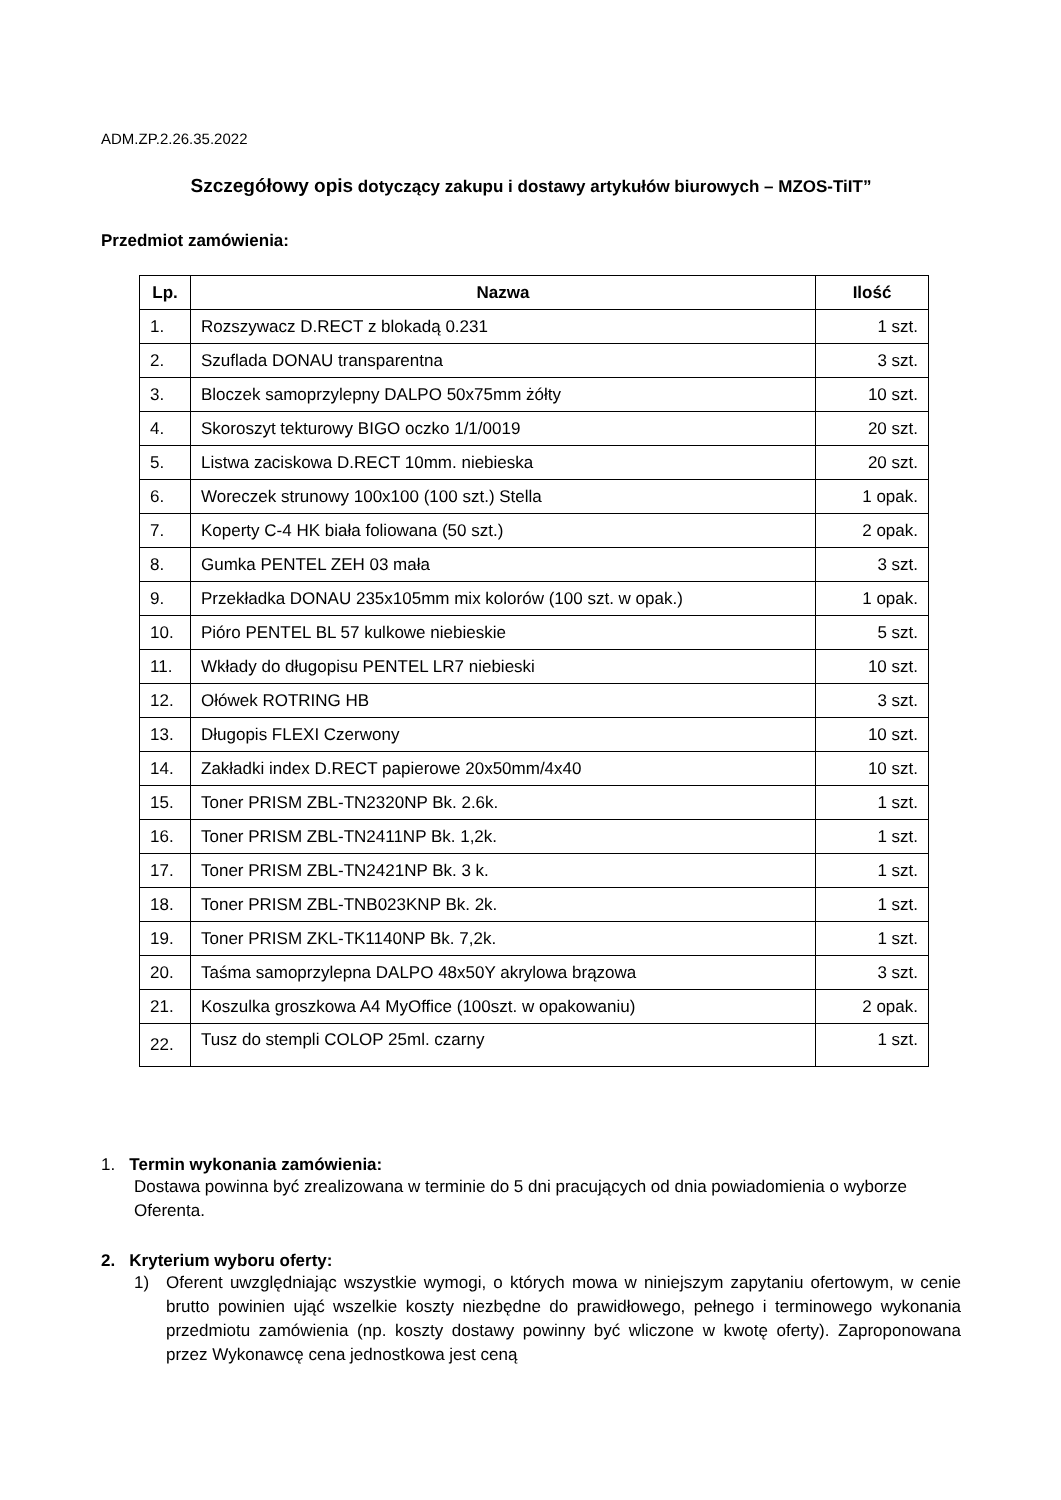ADM.ZP.2.26.35.2022
Szczegółowy opis dotyczący zakupu i dostawy artykułów biurowych – MZOS-TiIT”
Przedmiot zamówienia:
| Lp. | Nazwa | Ilość |
| --- | --- | --- |
| 1. | Rozszywacz D.RECT z blokadą 0.231 | 1 szt. |
| 2. | Szuflada DONAU transparentna | 3 szt. |
| 3. | Bloczek samoprzylepny DALPO 50x75mm żółty | 10 szt. |
| 4. | Skoroszyt tekturowy BIGO oczko 1/1/0019 | 20 szt. |
| 5. | Listwa zaciskowa D.RECT 10mm. niebieska | 20 szt. |
| 6. | Woreczek strunowy 100x100 (100 szt.) Stella | 1 opak. |
| 7. | Koperty C-4 HK biała foliowana (50 szt.) | 2 opak. |
| 8. | Gumka PENTEL ZEH 03 mała | 3 szt. |
| 9. | Przekładka DONAU 235x105mm mix kolorów (100 szt. w opak.) | 1 opak. |
| 10. | Pióro PENTEL BL 57 kulkowe niebieskie | 5 szt. |
| 11. | Wkłady do długopisu PENTEL LR7 niebieski | 10 szt. |
| 12. | Ołówek ROTRING HB | 3 szt. |
| 13. | Długopis FLEXI Czerwony | 10 szt. |
| 14. | Zakładki index D.RECT papierowe 20x50mm/4x40 | 10 szt. |
| 15. | Toner PRISM ZBL-TN2320NP Bk. 2.6k. | 1 szt. |
| 16. | Toner PRISM ZBL-TN2411NP Bk. 1,2k. | 1 szt. |
| 17. | Toner PRISM ZBL-TN2421NP Bk. 3 k. | 1 szt. |
| 18. | Toner PRISM ZBL-TNB023KNP Bk. 2k. | 1 szt. |
| 19. | Toner PRISM ZKL-TK1140NP Bk. 7,2k. | 1 szt. |
| 20. | Taśma samoprzylepna DALPO 48x50Y akrylowa brązowa | 3 szt. |
| 21. | Koszulka groszkowa A4 MyOffice (100szt. w opakowaniu) | 2 opak. |
| 22. | Tusz do stempli COLOP 25ml. czarny | 1 szt. |
1. Termin wykonania zamówienia:
Dostawa powinna być zrealizowana w terminie do 5 dni pracujących od dnia powiadomienia o wyborze Oferenta.
2. Kryterium wyboru oferty:
1) Oferent uwzględniając wszystkie wymogi, o których mowa w niniejszym zapytaniu ofertowym, w cenie brutto powinien ująć wszelkie koszty niezbędne do prawidłowego, pełnego i terminowego wykonania przedmiotu zamówienia (np. koszty dostawy powinny być wliczone w kwotę oferty). Zaproponowana przez Wykonawcę cena jednostkowa jest ceną